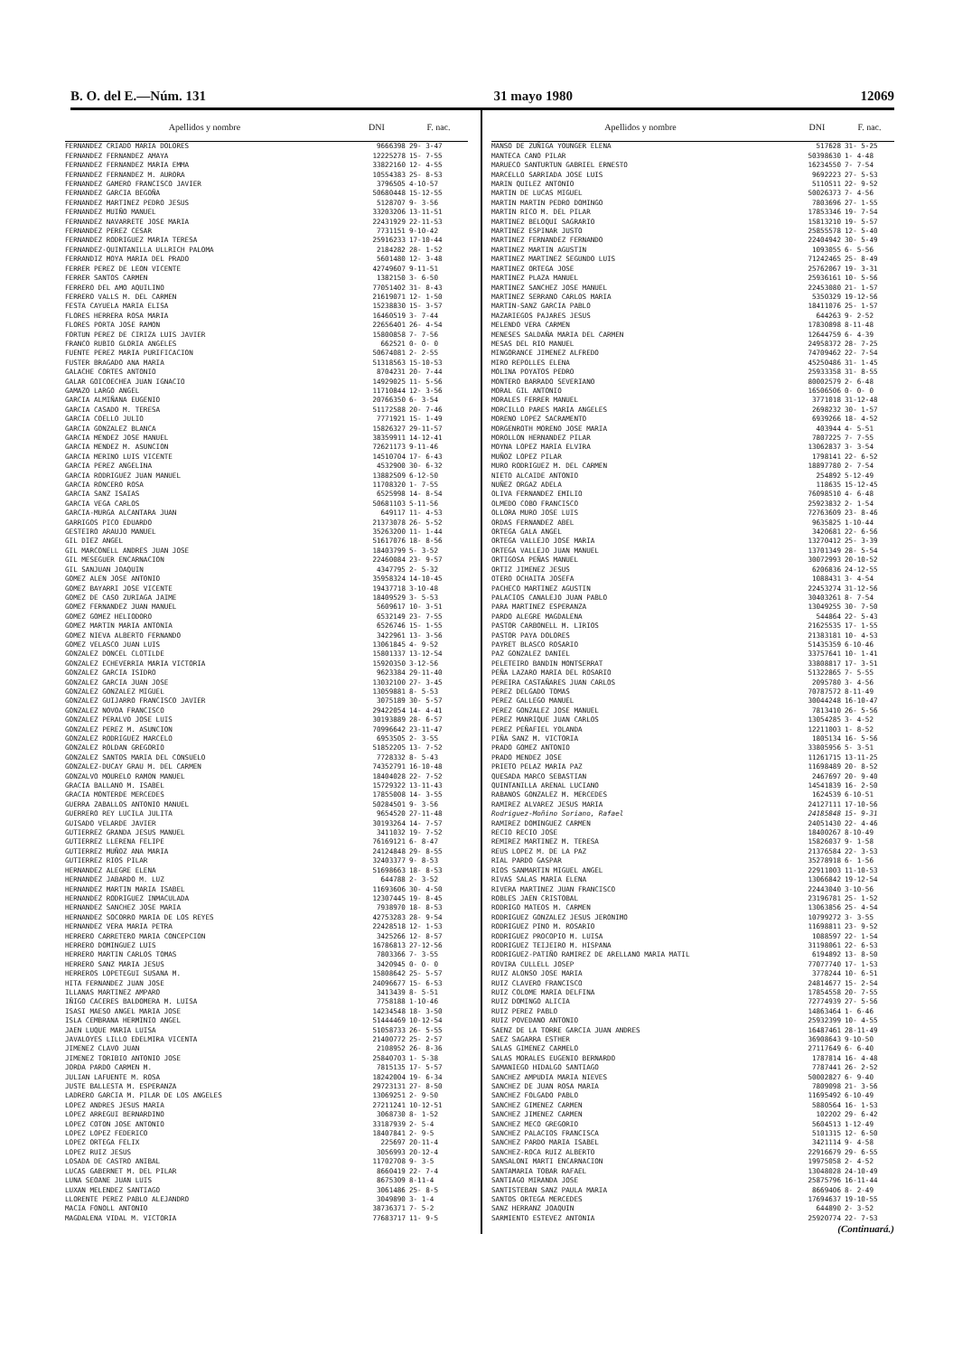B. O. del E.—Núm. 131 31 mayo 1980 12069
| Apellidos y nombre | DNI | F. nac. |
| --- | --- | --- |
| FERNANDEZ CRIADO MARIA DOLORES | 9666398 | 29- 3-47 |
| FERNANDEZ FERNANDEZ AMAYA | 12225278 | 15- 7-55 |
| FERNANDEZ FERNANDEZ MARIA EMMA | 33822160 | 12- 4-55 |
| FERNANDEZ FERNANDEZ M. AURORA | 10554383 | 25- 8-53 |
| FERNANDEZ GAMERO FRANCISCO JAVIER | 3796505 | 4-10-57 |
| FERNANDEZ GARCIA BEGOÑA | 50680448 | 15-12-55 |
| FERNANDEZ MARTINEZ PEDRO JESUS | 5128707 | 9- 3-56 |
| FERNANDEZ MUIÑO MANUEL | 33203206 | 13-11-51 |
| FERNANDEZ NAVARRETE JOSE MARIA | 22431929 | 22-11-53 |
| FERNANDEZ PEREZ CESAR | 7731151 | 9-10-42 |
| FERNANDEZ RODRIGUEZ MARIA TERESA | 25916233 | 17-10-44 |
| FERNANDEZ-QUINTANILLA ULLRICH PALOMA | 2184282 | 28- 1-52 |
| FERRANDIZ MOYA MARIA DEL PRADO | 5601480 | 12- 3-48 |
| FERRER PEREZ DE LEON VICENTE | 42749607 | 9-11-51 |
| FERRER SANTOS CARMEN | 1382150 | 3- 6-50 |
| FERRERO DEL AMO AQUILINO | 77051402 | 31- 8-43 |
| FERRERO VALLS M. DEL CARMEN | 21619071 | 12- 1-50 |
| FESTA CAYUELA MARIA ELISA | 15238830 | 15- 3-57 |
| FLORES HERRERA ROSA MARIA | 16460519 | 3- 7-44 |
| FLORES PORTA JOSE RAMON | 22656401 | 26- 4-54 |
| FORTUN PEREZ DE CIRIZA LUIS JAVIER | 15800858 | 7- 7-56 |
| FRANCO RUBIO GLORIA ANGELES | 662521 | 0- 0- 0 |
| FUENTE PEREZ MARIA PURIFICACION | 50674081 | 2- 2-55 |
| FUSTER BRAGADO ANA MARIA | 51318563 | 15-10-53 |
| GALACHE CORTES ANTONIO | 8704231 | 20- 7-44 |
| GALAR GOICOECHEA JUAN IGNACIO | 14929025 | 11- 5-56 |
| GAMAZO LARGO ANGEL | 11710844 | 12- 3-56 |
| GARCIA ALMIÑANA EUGENIO | 20766350 | 6- 3-54 |
| GARCIA CASADO M. TERESA | 51172588 | 20- 7-46 |
| GARCIA COELLO JULIO | 7771921 | 15- 1-49 |
| GARCIA GONZALEZ BLANCA | 15826327 | 29-11-57 |
| GARCIA MENDEZ JOSE MANUEL | 38359911 | 14-12-41 |
| GARCIA MENDEZ M. ASUNCION | 72621173 | 9-11-46 |
| GARCIA MERINO LUIS VICENTE | 14510704 | 17- 6-43 |
| GARCIA PEREZ ANGELINA | 4532900 | 30- 6-32 |
| GARCIA RODRIGUEZ JUAN MANUEL | 13882509 | 6-12-50 |
| GARCIA RONCERO ROSA | 11708320 | 1- 7-55 |
| GARCIA SANZ ISAIAS | 6525998 | 14- 8-54 |
| GARCIA VEGA CARLOS | 50681103 | 5-11-56 |
| GARCIA-MURGA ALCANTARA JUAN | 649117 | 11- 4-53 |
| GARRIGOS PICO EDUARDO | 21373078 | 26- 5-52 |
| GESTEIRO ARAUJO MANUEL | 35263200 | 11- 1-44 |
| GIL DIEZ ANGEL | 51617076 | 18- 8-56 |
| GIL MARCONELL ANDRES JUAN JOSE | 18403799 | 5- 3-52 |
| GIL MESEGUER ENCARNACION | 22460084 | 23- 9-57 |
| GIL SANJUAN JOAQUIN | 4347795 | 2- 5-32 |
| GOMEZ ALEN JOSE ANTONIO | 35958324 | 14-10-45 |
| GOMEZ BAYARRI JOSE VICENTE | 19437718 | 3-10-48 |
| GOMEZ DE CASO ZURIAGA JAIME | 18409529 | 3- 5-53 |
| GOMEZ FERNANDEZ JUAN MANUEL | 5609617 | 10- 3-51 |
| GOMEZ GOMEZ HELIODORO | 6532149 | 23- 7-55 |
| GOMEZ MARTIN MARIA ANTONIA | 6526746 | 15- 1-55 |
| GOMEZ NIEVA ALBERTO FERNANDO | 3422961 | 13- 3-56 |
| GOMEZ VELASCO JUAN LUIS | 13061845 | 4- 9-52 |
| GONZALEZ DONCEL CLOTILDE | 15801337 | 13-12-54 |
| GONZALEZ ECHEVERRIA MARIA VICTORIA | 15920350 | 3-12-56 |
| GONZALEZ GARCIA ISIDRO | 9623384 | 29-11-40 |
| GONZALEZ GARCIA JUAN JOSE | 13032100 | 27- 3-45 |
| GONZALEZ GONZALEZ MIGUEL | 13059881 | 8- 5-53 |
| GONZALEZ GUIJARRO FRANCISCO JAVIER | 3075189 | 30- 5-57 |
| GONZALEZ NOVOA FRANCISCO | 29422054 | 14- 4-41 |
| GONZALEZ PERALVO JOSE LUIS | 30193889 | 28- 6-57 |
| GONZALEZ PEREZ M. ASUNCION | 70996642 | 23-11-47 |
| GONZALEZ RODRIGUEZ MARCELO | 6953505 | 2- 3-55 |
| GONZALEZ ROLDAN GREGORIO | 51852205 | 13- 7-52 |
| GONZALEZ SANTOS MARIA DEL CONSUELO | 7728332 | 8- 5-43 |
| GONZALEZ-DUCAY GRAU M. DEL CARMEN | 74352791 | 16-10-48 |
| GONZALVO MOURELO RAMON MANUEL | 18404028 | 22- 7-52 |
| GRACIA BALLANO M. ISABEL | 15729322 | 13-11-43 |
| GRACIA MONTERDE MERCEDES | 17855008 | 14- 3-55 |
| GUERRA ZABALLOS ANTONIO MANUEL | 50284501 | 9- 3-56 |
| GUERRERO REY LUCILA JULITA | 9654520 | 27-11-48 |
| GUISADO VELARDE JAVIER | 30193264 | 14- 7-57 |
| GUTIERREZ GRANDA JESUS MANUEL | 3411032 | 19- 7-52 |
| GUTIERREZ LLERENA FELIPE | 76169121 | 6- 8-47 |
| GUTIERREZ MUÑOZ ANA MARIA | 24124848 | 29- 8-55 |
| GUTIERREZ RIOS PILAR | 32403377 | 9- 8-53 |
| HERNANDEZ ALEGRE ELENA | 51698663 | 18- 8-53 |
| HERNANDEZ JABARDO M. LUZ | 644788 | 2- 3-52 |
| HERNANDEZ MARTIN MARIA ISABEL | 11693606 | 30- 4-50 |
| HERNANDEZ RODRIGUEZ INMACULADA | 12307445 | 19- 8-45 |
| HERNANDEZ SANCHEZ JOSE MARIA | 7938970 | 18- 8-53 |
| HERNANDEZ SOCORRO MARIA DE LOS REYES | 42753283 | 28- 9-54 |
| HERNANDEZ VERA MARIA PETRA | 22428518 | 12- 1-53 |
| HERRERO CARRETERO MARIA CONCEPCION | 3425266 | 12- 8-57 |
| HERRERO DOMINGUEZ LUIS | 16786813 | 27-12-56 |
| HERRERO MARTIN CARLOS TOMAS | 7803366 | 7- 3-55 |
| HERRERO SANZ MARIA JESUS | 3420945 | 0- 0- 0 |
| HERREROS LOPETEGUI SUSANA M. | 15808642 | 25- 5-57 |
| HITA FERNANDEZ JUAN JOSE | 24096677 | 15- 6-53 |
| ILLANAS MARTINEZ AMPARO | 3413439 | 8- 5-51 |
| IÑIGO CACERES BALDOMERA M. LUISA | 7758188 | 1-10-46 |
| ISASI MAESO ANGEL MARIA JOSE | 14234548 | 18- 3-50 |
| ISLA CEMBRANA HERMINIO ANGEL | 51444469 | 10-12-54 |
| JAEN LUQUE MARIA LUISA | 51058733 | 26- 5-55 |
| JAVALOYES LILLO EDELMIRA VICENTA | 21400772 | 25- 2-57 |
| JIMENEZ CLAVO JUAN | 2108952 | 26- 8-36 |
| JIMENEZ TORIBIO ANTONIO JOSE | 25840703 | 1- 5-38 |
| JORDA PARDO CARMEN M. | 7815135 | 17- 5-57 |
| JULIAN LAFUENTE M. ROSA | 18242004 | 19- 6-34 |
| JUSTE BALLESTA M. ESPERANZA | 29723131 | 27- 8-50 |
| LADRERO GARCIA M. PILAR DE LOS ANGELES | 13069251 | 2- 9-50 |
| LOPEZ ANDRES JESUS MARIA | 27211241 | 10-12-51 |
| LOPEZ ARREGUI BERNARDINO | 3068730 | 8- 1-52 |
| LOPEZ COTON JOSE ANTONIO | 33187939 | 2- 5-4 |
| LOPEZ LOPEZ FEDERICO | 18407841 | 2- 9-5 |
| LOPEZ ORTEGA FELIX | 225697 | 20-11-4 |
| LOPEZ RUIZ JESUS | 3056993 | 20-12-4 |
| LOSADA DE CASTRO ANIBAL | 11702708 | 9- 3-5 |
| LUCAS GABERNET M. DEL PILAR | 8660419 | 22- 7-4 |
| LUNA SEOANE JUAN LUIS | 8675309 | 8-11-4 |
| LUXAN MELENDEZ SANTIAGO | 3061486 | 25- 8-5 |
| LLORENTE PEREZ PABLO ALEJANDRO | 3049890 | 3- 1-4 |
| MACIA FONOLL ANTONIO | 38736371 | 7- 5-2 |
| MAGDALENA VIDAL M. VICTORIA | 77683717 | 11- 9-5 |
| Apellidos y nombre | DNI | F. nac. |
| --- | --- | --- |
| MANSO DE ZUÑIGA YOUNGER ELENA | 517628 | 31- 5-25 |
| MANTECA CANO PILAR | 50398630 | 1- 4-48 |
| MARUECO SANTURTUN GABRIEL ERNESTO | 16234550 | 7- 7-54 |
| MARCELLO SARRIADA JOSE LUIS | 9692223 | 27- 5-53 |
| MARIN QUILEZ ANTONIO | 5110511 | 22- 9-52 |
| MARTIN DE LUCAS MIGUEL | 50026373 | 7- 4-56 |
| MARTIN MARTIN PEDRO DOMINGO | 7803696 | 27- 1-55 |
| MARTIN RICO M. DEL PILAR | 17853346 | 19- 7-54 |
| MARTINEZ BELOQUI SAGRARIO | 15813210 | 19- 5-57 |
| MARTINEZ ESPINAR JUSTO | 25855578 | 12- 5-40 |
| MARTINEZ FERNANDEZ FERNANDO | 22404942 | 30- 5-49 |
| MARTINEZ MARTIN AGUSTIN | 1093055 | 6- 5-56 |
| MARTINEZ MARTINEZ SEGUNDO LUIS | 71242465 | 25- 8-49 |
| MARTINEZ ORTEGA JOSE | 25762067 | 19- 3-31 |
| MARTINEZ PLAZA MANUEL | 25936161 | 10- 5-56 |
| MARTINEZ SANCHEZ JOSE MANUEL | 22453080 | 21- 1-57 |
| MARTINEZ SERRANO CARLOS MARIA | 5350329 | 19-12-56 |
| MARTIN-SANZ GARCIA PABLO | 18411076 | 25- 1-57 |
| MAZARIEGOS PAJARES JESUS | 644263 | 9- 2-52 |
| MELENDO VERA CARMEN | 17830898 | 8-11-48 |
| MENESES SALDAÑA MARIA DEL CARMEN | 12644759 | 6- 4-39 |
| MESAS DEL RIO MANUEL | 24958372 | 28- 7-25 |
| MINGORANCE JIMENEZ ALFREDO | 74709462 | 22- 7-54 |
| MIRO REPOLLES ELENA | 45250486 | 31- 1-45 |
| MOLINA POYATOS PEDRO | 25933358 | 31- 8-55 |
| MONTERO BARRADO SEVERIANO | 80002579 | 2- 6-48 |
| MORAL GIL ANTONIO | 16506506 | 0- 0- 0 |
| MORALES FERRER MANUEL | 3771018 | 31-12-48 |
| MORCILLO PARES MARIA ANGELES | 2698232 | 30- 1-57 |
| MORENO LOPEZ SACRAMENTO | 6939266 | 18- 4-52 |
| MORGENROTH MORENO JOSE MARIA | 403944 | 4- 5-51 |
| MOROLLON HERNANDEZ PILAR | 7807225 | 7- 7-55 |
| MOYNA LOPEZ MARIA ELVIRA | 13062837 | 3- 3-54 |
| MUÑOZ LOPEZ PILAR | 1798141 | 22- 6-52 |
| MURO RODRIGUEZ M. DEL CARMEN | 18897780 | 2- 7-54 |
| NIETO ALCAIDE ANTONIO | 254892 | 5-12-49 |
| NUÑEZ ORGAZ ADELA | 118635 | 15-12-45 |
| OLIVA FERNANDEZ EMILIO | 76098510 | 4- 6-48 |
| OLMEDO COBO FRANCISCO | 25923832 | 2- 1-54 |
| OLLORA MURO JOSE LUIS | 72763609 | 23- 8-46 |
| ORDAS FERNANDEZ ABEL | 9635825 | 1-10-44 |
| ORTEGA GALA ANGEL | 3420681 | 22- 6-56 |
| ORTEGA VALLEJO JOSE MARIA | 13270412 | 25- 3-39 |
| ORTEGA VALLEJO JUAN MANUEL | 13701349 | 28- 5-54 |
| ORTIGOSA PEÑAS MANUEL | 30072993 | 20-10-52 |
| ORTIZ JIMENEZ JESUS | 6206836 | 24-12-55 |
| OTERO OCHAITA JOSEFA | 1088431 | 3- 4-54 |
| PACHECO MARTINEZ AGUSTIN | 22453274 | 31-12-56 |
| PALACIOS CANALEJO JUAN PABLO | 30403261 | 8- 7-54 |
| PARA MARTINEZ ESPERANZA | 13049255 | 30- 7-50 |
| PARDO ALEGRE MAGDALENA | 544864 | 22- 5-43 |
| PASTOR CARBONELL M. LIRIOS | 21625535 | 17- 1-55 |
| PASTOR PAYA DOLORES | 21383181 | 10- 4-53 |
| PAYRET BLASCO ROSARIO | 51435359 | 6-10-46 |
| PAZ GONZALEZ DANIEL | 33757641 | 10- 1-41 |
| PELETEIRO BANDIN MONTSERRAT | 33808817 | 17- 3-51 |
| PEÑA LAZARO MARIA DEL ROSARIO | 51322865 | 7- 5-55 |
| PEREIRA CASTAÑARES JUAN CARLOS | 2095780 | 3- 4-56 |
| PEREZ DELGADO TOMAS | 70787572 | 8-11-49 |
| PEREZ GALLEGO MANUEL | 30044248 | 16-10-47 |
| PEREZ GONZALEZ JOSE MANUEL | 7813410 | 26- 5-56 |
| PEREZ MANRIQUE JUAN CARLOS | 13054285 | 3- 4-52 |
| PEREZ PEÑAFIEL YOLANDA | 12211003 | 1- 8-52 |
| PIÑA SANZ M. VICTORIA | 1805134 | 16- 5-56 |
| PRADO GOMEZ ANTONIO | 33805956 | 5- 3-51 |
| PRADO MENDEZ JOSE | 11261715 | 13-11-25 |
| PRIETO PELAZ MARIA PAZ | 11698489 | 20- 8-52 |
| QUESADA MARCO SEBASTIAN | 2467697 | 20- 9-40 |
| QUINTANILLA ARENAL LUCIANO | 14541839 | 16- 2-50 |
| RABANOS GONZALEZ M. MERCEDES | 1624539 | 6-10-51 |
| RAMIREZ ALVAREZ JESUS MARIA | 24127111 | 17-10-56 |
| Rodriguez-Moñino Soriano, Rafael | 24185848 | 15- 9-31 |
| RAMIREZ DOMINGUEZ CARMEN | 24051430 | 22- 4-46 |
| RECIO RECIO JOSE | 18400267 | 8-10-49 |
| REMIREZ MARTINEZ M. TERESA | 15826037 | 9- 1-58 |
| REUS LOPEZ M. DE LA PAZ | 21376584 | 22- 3-53 |
| RIAL PARDO GASPAR | 35278918 | 6- 1-56 |
| RIOS SANMARTIN MIGUEL ANGEL | 22911003 | 11-10-53 |
| RIVAS SALAS MARIA ELENA | 13066842 | 19-12-54 |
| RIVERA MARTINEZ JUAN FRANCISCO | 22443040 | 3-10-56 |
| ROBLES JAEN CRISTOBAL | 23196781 | 25- 1-52 |
| RODRIGO MATEOS M. CARMEN | 13063856 | 25- 4-54 |
| RODRIGUEZ GONZALEZ JESUS JERONIMO | 10799272 | 3- 3-55 |
| RODRIGUEZ PINO M. ROSARIO | 11698811 | 23- 9-52 |
| RODRIGUEZ PROCOPIO M. LUISA | 1088597 | 22- 1-54 |
| RODRIGUEZ TEIJEIRO M. HISPANA | 31198061 | 22- 6-53 |
| RODRIGUEZ-PATIÑO RAMIREZ DE ARELLANO MARIA MATIL | 6194892 | 13- 8-50 |
| ROVIRA CULLELL JOSEP | 77077740 | 17- 1-53 |
| RUIZ ALONSO JOSE MARIA | 3778244 | 10- 6-51 |
| RUIZ CLAVERO FRANCISCO | 24814677 | 15- 2-54 |
| RUIZ COLOME MARIA DELFINA | 17854558 | 20- 7-55 |
| RUIZ DOMINGO ALICIA | 72774939 | 27- 5-56 |
| RUIZ PEREZ PABLO | 14863464 | 1- 6-46 |
| RUIZ POVEDANO ANTONIO | 25932399 | 10- 4-55 |
| SAENZ DE LA TORRE GARCIA JUAN ANDRES | 16487461 | 28-11-49 |
| SAEZ SAGARRA ESTHER | 36908643 | 9-10-50 |
| SALAS GIMENEZ CARMELO | 27117649 | 6- 6-40 |
| SALAS MORALES EUGENIO BERNARDO | 1787814 | 16- 4-48 |
| SAMANIEGO HIDALGO SANTIAGO | 7787441 | 26- 2-52 |
| SANCHEZ AMPUDIA MARIA NIEVES | 50002827 | 6- 9-40 |
| SANCHEZ DE JUAN ROSA MARIA | 7809098 | 21- 3-56 |
| SANCHEZ FOLGADO PABLO | 11695492 | 6-10-49 |
| SANCHEZ GIMENEZ CARMEN | 5880564 | 16- 1-53 |
| SANCHEZ JIMENEZ CARMEN | 102202 | 29- 6-42 |
| SANCHEZ MECO GREGORIO | 5604513 | 1-12-49 |
| SANCHEZ PALACIOS FRANCISCA | 5101315 | 12- 6-50 |
| SANCHEZ PARDO MARIA ISABEL | 3421114 | 9- 4-58 |
| SANCHEZ-ROCA RUIZ ALBERTO | 22916679 | 29- 6-55 |
| SANSALONI MARTI ENCARNACION | 19975058 | 2- 4-52 |
| SANTAMARIA TOBAR RAFAEL | 13048028 | 24-10-49 |
| SANTIAGO MIRANDA JOSE | 25875796 | 16-11-44 |
| SANTISTEBAN SANZ PAULA MARIA | 8669406 | 8- 2-49 |
| SANTOS ORTEGA MERCEDES | 17694637 | 19-10-55 |
| SANZ HERRANZ JOAQUIN | 644890 | 2- 3-52 |
| SARMIENTO ESTEVEZ ANTONIA | 25920774 | 22- 7-53 |
(Continuará.)